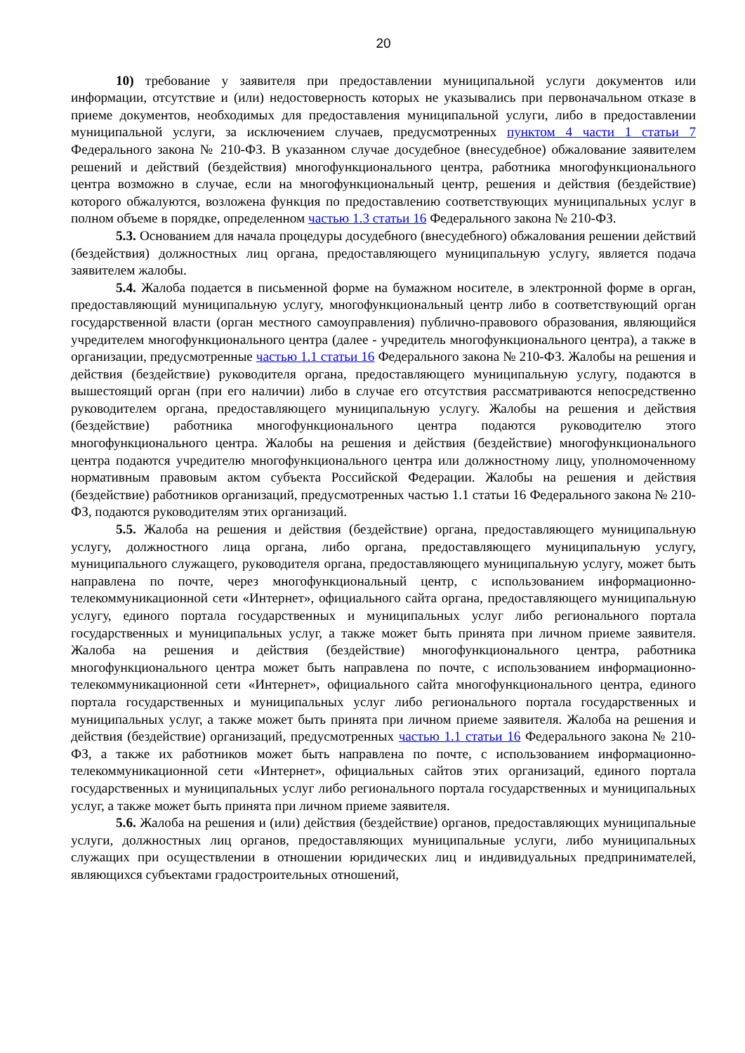20
10) требование у заявителя при предоставлении муниципальной услуги документов или информации, отсутствие и (или) недостоверность которых не указывались при первоначальном отказе в приеме документов, необходимых для предоставления муниципальной услуги, либо в предоставлении муниципальной услуги, за исключением случаев, предусмотренных пунктом 4 части 1 статьи 7 Федерального закона № 210-ФЗ. В указанном случае досудебное (внесудебное) обжалование заявителем решений и действий (бездействия) многофункционального центра, работника многофункционального центра возможно в случае, если на многофункциональный центр, решения и действия (бездействие) которого обжалуются, возложена функция по предоставлению соответствующих муниципальных услуг в полном объеме в порядке, определенном частью 1.3 статьи 16 Федерального закона № 210-ФЗ.
5.3. Основанием для начала процедуры досудебного (внесудебного) обжалования решении действий (бездействия) должностных лиц органа, предоставляющего муниципальную услугу, является подача заявителем жалобы.
5.4. Жалоба подается в письменной форме на бумажном носителе, в электронной форме в орган, предоставляющий муниципальную услугу, многофункциональный центр либо в соответствующий орган государственной власти (орган местного самоуправления) публично-правового образования, являющийся учредителем многофункционального центра (далее - учредитель многофункционального центра), а также в организации, предусмотренные частью 1.1 статьи 16 Федерального закона № 210-ФЗ. Жалобы на решения и действия (бездействие) руководителя органа, предоставляющего муниципальную услугу, подаются в вышестоящий орган (при его наличии) либо в случае его отсутствия рассматриваются непосредственно руководителем органа, предоставляющего муниципальную услугу. Жалобы на решения и действия (бездействие) работника многофункционального центра подаются руководителю этого многофункционального центра. Жалобы на решения и действия (бездействие) многофункционального центра подаются учредителю многофункционального центра или должностному лицу, уполномоченному нормативным правовым актом субъекта Российской Федерации. Жалобы на решения и действия (бездействие) работников организаций, предусмотренных частью 1.1 статьи 16 Федерального закона № 210-ФЗ, подаются руководителям этих организаций.
5.5. Жалоба на решения и действия (бездействие) органа, предоставляющего муниципальную услугу, должностного лица органа, либо органа, предоставляющего муниципальную услугу, муниципального служащего, руководителя органа, предоставляющего муниципальную услугу, может быть направлена по почте, через многофункциональный центр, с использованием информационно-телекоммуникационной сети «Интернет», официального сайта органа, предоставляющего муниципальную услугу, единого портала государственных и муниципальных услуг либо регионального портала государственных и муниципальных услуг, а также может быть принята при личном приеме заявителя. Жалоба на решения и действия (бездействие) многофункционального центра, работника многофункционального центра может быть направлена по почте, с использованием информационно-телекоммуникационной сети «Интернет», официального сайта многофункционального центра, единого портала государственных и муниципальных услуг либо регионального портала государственных и муниципальных услуг, а также может быть принята при личном приеме заявителя. Жалоба на решения и действия (бездействие) организаций, предусмотренных частью 1.1 статьи 16 Федерального закона № 210-ФЗ, а также их работников может быть направлена по почте, с использованием информационно-телекоммуникационной сети «Интернет», официальных сайтов этих организаций, единого портала государственных и муниципальных услуг либо регионального портала государственных и муниципальных услуг, а также может быть принята при личном приеме заявителя.
5.6. Жалоба на решения и (или) действия (бездействие) органов, предоставляющих муниципальные услуги, должностных лиц органов, предоставляющих муниципальные услуги, либо муниципальных служащих при осуществлении в отношении юридических лиц и индивидуальных предпринимателей, являющихся субъектами градостроительных отношений,